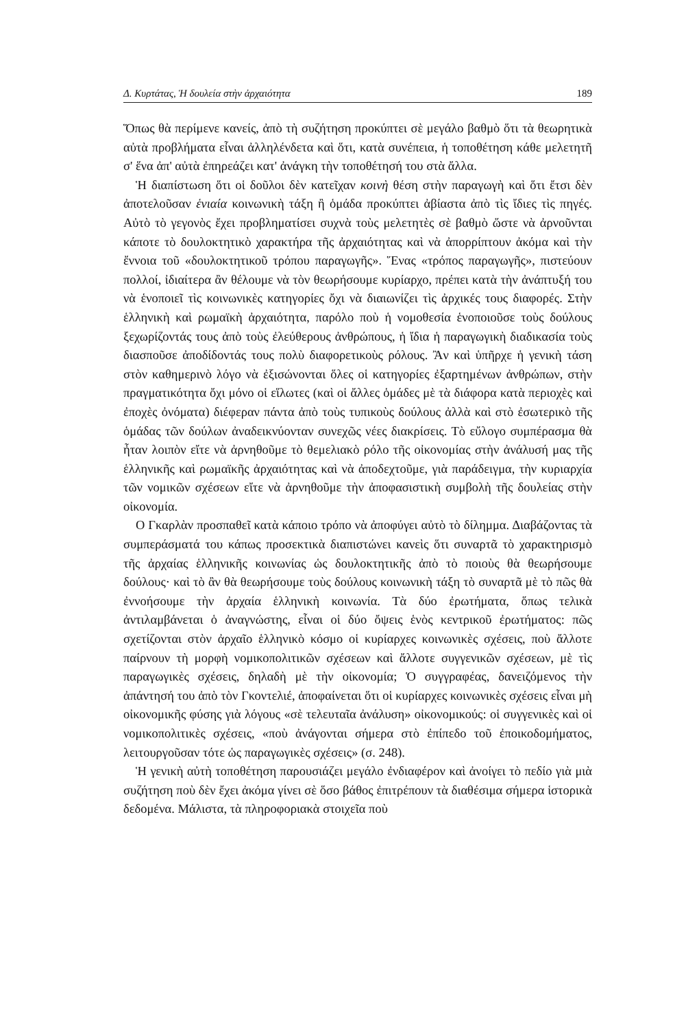Δ. Κυρτάτας, Ἡ δουλεία στὴν ἀρχαιότητα 189
Ὅπως θὰ περίμενε κανείς, ἀπὸ τὴ συζήτηση προκύπτει σὲ μεγάλο βαθμὸ ὅτι τὰ θεωρητικὰ αὐτὰ προβλήματα εἶναι ἀλληλένδετα καὶ ὅτι, κατὰ συνέπεια, ἡ τοποθέτηση κάθε μελετητῆ σ' ἕνα ἀπ' αὐτὰ ἐπηρεάζει κατ' ἀνάγκη τὴν τοποθέτησή του στὰ ἄλλα.
Ἡ διαπίστωση ὅτι οἱ δοῦλοι δὲν κατεῖχαν κοινὴ θέση στὴν παραγωγὴ καὶ ὅτι ἔτσι δὲν ἀποτελοῦσαν ἑνιαία κοινωνικὴ τάξη ἢ ὁμάδα προκύπτει ἀβίαστα ἀπὸ τὶς ἴδιες τὶς πηγές. Αὐτὸ τὸ γεγονὸς ἔχει προβληματίσει συχνὰ τοὺς μελετητὲς σὲ βαθμὸ ὥστε νὰ ἀρνοῦνται κάποτε τὸ δουλοκτητικὸ χαρακτήρα τῆς ἀρχαιότητας καὶ νὰ ἀπορρίπτουν ἀκόμα καὶ τὴν ἔννοια τοῦ «δουλοκτητικοῦ τρόπου παραγωγῆς». Ἕνας «τρόπος παραγωγῆς», πιστεύουν πολλοί, ἰδιαίτερα ἂν θέλουμε νὰ τὸν θεωρήσουμε κυρίαρχο, πρέπει κατὰ τὴν ἀνάπτυξή του νὰ ἑνοποιεῖ τὶς κοινωνικὲς κατηγορίες ὄχι νὰ διαιωνίζει τὶς ἀρχικές τους διαφορές. Στὴν ἑλληνικὴ καὶ ρωμαϊκὴ ἀρχαιότητα, παρόλο ποὺ ἡ νομοθεσία ἑνοποιοῦσε τοὺς δούλους ξεχωρίζοντάς τους ἀπὸ τοὺς ἐλεύθερους ἀνθρώπους, ἡ ἴδια ἡ παραγωγικὴ διαδικασία τοὺς διασποῦσε ἀποδίδοντάς τους πολὺ διαφορετικοὺς ρόλους. Ἂν καὶ ὑπῆρχε ἡ γενικὴ τάση στὸν καθημερινὸ λόγο νὰ ἐξισώνονται ὅλες οἱ κατηγορίες ἐξαρτημένων ἀνθρώπων, στὴν πραγματικότητα ὄχι μόνο οἱ εἵλωτες (καὶ οἱ ἄλλες ὁμάδες μὲ τὰ διάφορα κατὰ περιοχὲς καὶ ἐποχὲς ὀνόματα) διέφεραν πάντα ἀπὸ τοὺς τυπικοὺς δούλους ἀλλὰ καὶ στὸ ἐσωτερικὸ τῆς ὁμάδας τῶν δούλων ἀναδεικνύονταν συνεχῶς νέες διακρίσεις. Τὸ εὔλογο συμπέρασμα θὰ ἦταν λοιπὸν εἴτε νὰ ἀρνηθοῦμε τὸ θεμελιακὸ ρόλο τῆς οἰκονομίας στὴν ἀνάλυσή μας τῆς ἑλληνικῆς καὶ ρωμαϊκῆς ἀρχαιότητας καὶ νὰ ἀποδεχτοῦμε, γιὰ παράδειγμα, τὴν κυριαρχία τῶν νομικῶν σχέσεων εἴτε νὰ ἀρνηθοῦμε τὴν ἀποφασιστικὴ συμβολὴ τῆς δουλείας στὴν οἰκονομία.
Ο Γκαρλὰν προσπαθεῖ κατὰ κάποιο τρόπο νὰ ἀποφύγει αὐτὸ τὸ δίλημμα. Διαβάζοντας τὰ συμπεράσματά του κάπως προσεκτικὰ διαπιστώνει κανεὶς ὅτι συναρτᾶ τὸ χαρακτηρισμὸ τῆς ἀρχαίας ἑλληνικῆς κοινωνίας ὡς δουλοκτητικῆς ἀπὸ τὸ ποιοὺς θὰ θεωρήσουμε δούλους· καὶ τὸ ἂν θὰ θεωρήσουμε τοὺς δούλους κοινωνικὴ τάξη τὸ συναρτᾶ μὲ τὸ πῶς θὰ ἐννοήσουμε τὴν ἀρχαία ἑλληνικὴ κοινωνία. Τὰ δύο ἐρωτήματα, ὅπως τελικὰ ἀντιλαμβάνεται ὁ ἀναγνώστης, εἶναι οἱ δύο ὄψεις ἑνὸς κεντρικοῦ ἐρωτήματος: πῶς σχετίζονται στὸν ἀρχαῖο ἑλληνικὸ κόσμο οἱ κυρίαρχες κοινωνικὲς σχέσεις, ποὺ ἄλλοτε παίρνουν τὴ μορφὴ νομικοπολιτικῶν σχέσεων καὶ ἄλλοτε συγγενικῶν σχέσεων, μὲ τὶς παραγωγικὲς σχέσεις, δηλαδὴ μὲ τὴν οἰκονομία; Ὁ συγγραφέας, δανειζόμενος τὴν ἀπάντησή του ἀπὸ τὸν Γκοντελιέ, ἀποφαίνεται ὅτι οἱ κυρίαρχες κοινωνικὲς σχέσεις εἶναι μὴ οἰκονομικῆς φύσης γιὰ λόγους «σὲ τελευταῖα ἀνάλυση» οἰκονομικούς: οἱ συγγενικὲς καὶ οἱ νομικοπολιτικὲς σχέσεις, «ποὺ ἀνάγονται σήμερα στὸ ἐπίπεδο τοῦ ἐποικοδομήματος, λειτουργοῦσαν τότε ὡς παραγωγικὲς σχέσεις» (σ. 248).
Ἡ γενικὴ αὐτὴ τοποθέτηση παρουσιάζει μεγάλο ἐνδιαφέρον καὶ ἀνοίγει τὸ πεδίο γιὰ μιὰ συζήτηση ποὺ δὲν ἔχει ἀκόμα γίνει σὲ ὅσο βάθος ἐπιτρέπουν τὰ διαθέσιμα σήμερα ἱστορικὰ δεδομένα. Μάλιστα, τὰ πληροφοριακὰ στοιχεῖα ποὺ